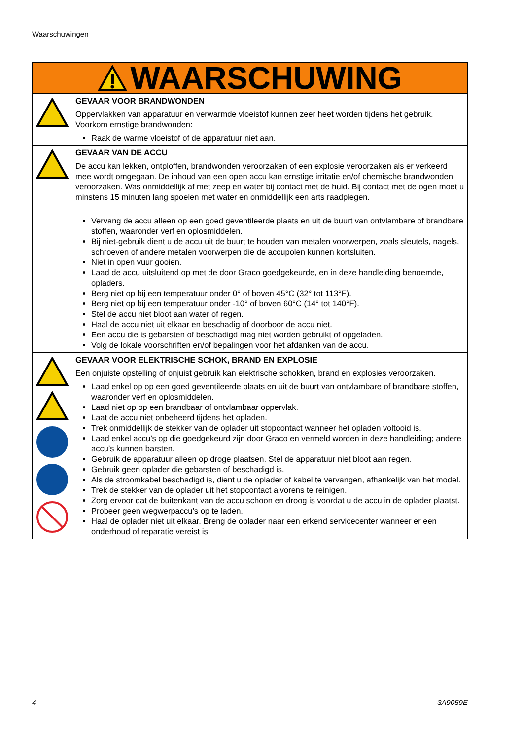Waarschuwingen
| WAARSCHUWING | |
| --- | --- |
| | GEVAAR VOOR BRANDWONDEN Oppervlakken van apparatuur en verwarmde vloeistof kunnen zeer heet worden tijdens het gebruik. Voorkom ernstige brandwonden: Raak de warme vloeistof of de apparatuur niet aan. |
| | GEVAAR VAN DE ACCU De accu kan lekken, ontploffen, brandwonden veroorzaken of een explosie veroorzaken als er verkeerd mee wordt omgegaan. De inhoud van een open accu kan ernstige irritatie en/of chemische brandwonden veroorzaken. Was onmiddellijk af met zeep en water bij contact met de huid. Bij contact met de ogen moet u minstens 15 minuten lang spoelen met water en onmiddellijk een arts raadplegen. Vervang de accu alleen op een goed geventileerde plaats en uit de buurt van ontvlambare of brandbare stoffen, waaronder verf en oplosmiddelen. Bij niet-gebruik dient u de accu uit de buurt te houden van metalen voorwerpen, zoals sleutels, nagels, schroeven of andere metalen voorwerpen die de accupolen kunnen kortsluiten. Niet in open vuur gooien. Laad de accu uitsluitend op met de door Graco goedgekeurde, en in deze handleiding benoemde, opladers. Berg niet op bij een temperatuur onder 0° of boven 45°C (32° tot 113°F). Berg niet op bij een temperatuur onder -10° of boven 60°C (14° tot 140°F). Stel de accu niet bloot aan water of regen. Haal de accu niet uit elkaar en beschadig of doorboor de accu niet. Een accu die is gebarsten of beschadigd mag niet worden gebruikt of opgeladen. Volg de lokale voorschriften en/of bepalingen voor het afdanken van de accu. |
| | GEVAAR VOOR ELEKTRISCHE SCHOK, BRAND EN EXPLOSIE Een onjuiste opstelling of onjuist gebruik kan elektrische schokken, brand en explosies veroorzaken. Laad enkel op op een goed geventileerde plaats en uit de buurt van ontvlambare of brandbare stoffen, waaronder verf en oplosmiddelen. Laad niet op op een brandbaar of ontvlambaar oppervlak. Laat de accu niet onbeheerd tijdens het opladen. Trek onmiddellijk de stekker van de oplader uit stopcontact wanneer het opladen voltooid is. Laad enkel accu’s op die goedgekeurd zijn door Graco en vermeld worden in deze handleiding; andere accu’s kunnen barsten. Gebruik de apparatuur alleen op droge plaatsen. Stel de apparatuur niet bloot aan regen. Gebruik geen oplader die gebarsten of beschadigd is. Als de stroomkabel beschadigd is, dient u de oplader of kabel te vervangen, afhankelijk van het model. Trek de stekker van de oplader uit het stopcontact alvorens te reinigen. Zorg ervoor dat de buitenkant van de accu schoon en droog is voordat u de accu in de oplader plaatst. Probeer geen wegwerpaccu’s op te laden. Haal de oplader niet uit elkaar. Breng de oplader naar een erkend servicecenter wanneer er een onderhoud of reparatie vereist is. |
4 3A9059E